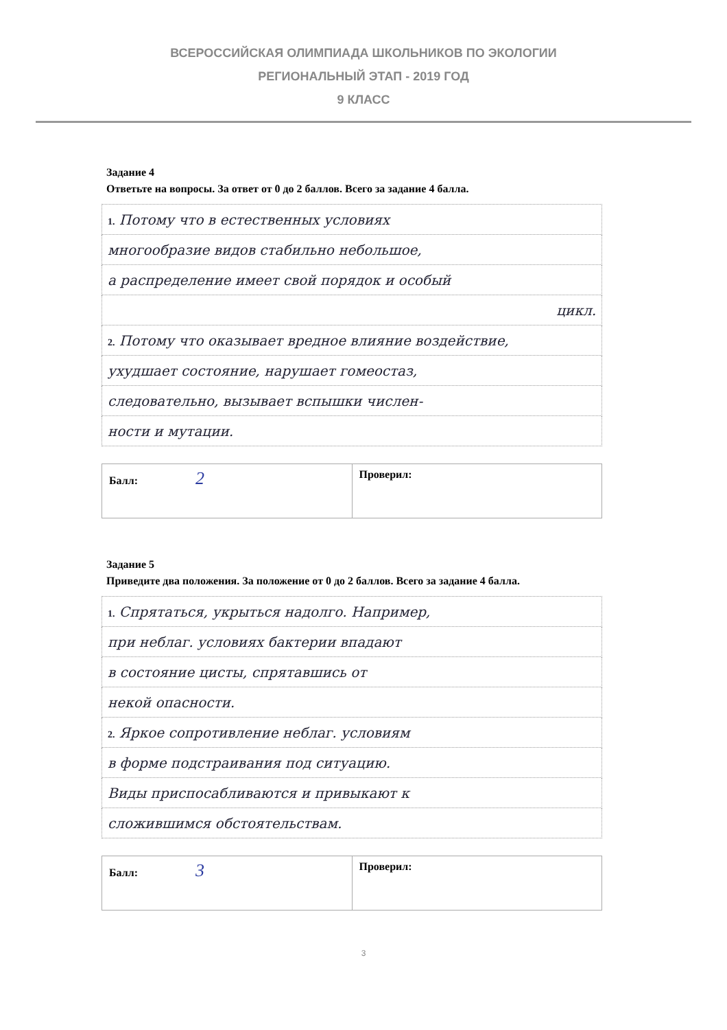ВСЕРОССИЙСКАЯ ОЛИМПИАДА ШКОЛЬНИКОВ ПО ЭКОЛОГИИ
РЕГИОНАЛЬНЫЙ ЭТАП - 2019 ГОД
9 КЛАСС
Задание 4
Ответьте на вопросы. За ответ от 0 до 2 баллов. Всего за задание 4 балла.
| 1. Потому что в естественных условиях |
| многообразие видов стабильно небольшое, |
| а распределение имеет свой порядок и особый |
| цикл. |
| 2. Потому что оказывает вредное влияние воздействие, |
| ухудшает состояние, нарушает гомеостаз, |
| следовательно, вызывает вспышки числен- |
| ности и мутации. |
| Балл: 2 | Проверил: |
Задание 5
Приведите два положения. За положение от 0 до 2 баллов. Всего за задание 4 балла.
| 1. Спрятаться, укрыться надолго. Например, |
| при неблаг. условиях бактерии впадают |
| в состояние цисты, спрятавшись от |
| некой опасности. |
| 2. Яркое сопротивление неблаг. условиям |
| в форме подстраивания под ситуацию. |
| Виды приспосабливаются и привыкают к |
| сложившимся обстоятельствам. |
| Балл: 3 | Проверил: |
3